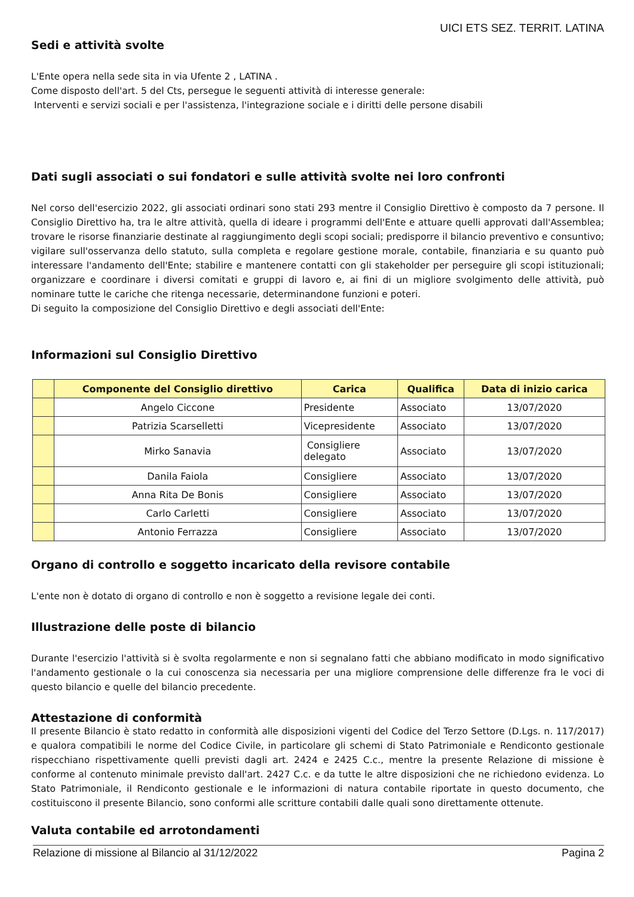UICI ETS SEZ. TERRIT. LATINA
Sedi e attività svolte
L'Ente opera nella sede sita in via Ufente 2 , LATINA .
Come disposto dell'art. 5 del Cts, persegue le seguenti attività di interesse generale:
Interventi e servizi sociali e per l'assistenza, l'integrazione sociale e i diritti delle persone disabili
Dati sugli associati o sui fondatori e sulle attività svolte nei loro confronti
Nel corso dell'esercizio 2022, gli associati ordinari sono stati 293 mentre il Consiglio Direttivo è composto da 7 persone. Il Consiglio Direttivo ha, tra le altre attività, quella di ideare i programmi dell'Ente e attuare quelli approvati dall'Assemblea; trovare le risorse finanziarie destinate al raggiungimento degli scopi sociali; predisporre il bilancio preventivo e consuntivo; vigilare sull'osservanza dello statuto, sulla completa e regolare gestione morale, contabile, finanziaria e su quanto può interessare l'andamento dell'Ente; stabilire e mantenere contatti con gli stakeholder per perseguire gli scopi istituzionali; organizzare e coordinare i diversi comitati e gruppi di lavoro e, ai fini di un migliore svolgimento delle attività, può nominare tutte le cariche che ritenga necessarie, determinandone funzioni e poteri.
Di seguito la composizione del Consiglio Direttivo e degli associati dell'Ente:
Informazioni sul Consiglio Direttivo
| | Componente del Consiglio direttivo | Carica | Qualifica | Data di inizio carica |
| --- | --- | --- | --- | --- |
| | Angelo Ciccone | Presidente | Associato | 13/07/2020 |
| | Patrizia Scarselletti | Vicepresidente | Associato | 13/07/2020 |
| | Mirko Sanavia | Consigliere delegato | Associato | 13/07/2020 |
| | Danila Faiola | Consigliere | Associato | 13/07/2020 |
| | Anna Rita De Bonis | Consigliere | Associato | 13/07/2020 |
| | Carlo Carletti | Consigliere | Associato | 13/07/2020 |
| | Antonio Ferrazza | Consigliere | Associato | 13/07/2020 |
Organo di controllo e soggetto incaricato della revisore contabile
L'ente non è dotato di organo di controllo e non è soggetto a revisione legale dei conti.
Illustrazione delle poste di bilancio
Durante l'esercizio l'attività si è svolta regolarmente e non si segnalano fatti che abbiano modificato in modo significativo l'andamento gestionale o la cui conoscenza sia necessaria per una migliore comprensione delle differenze fra le voci di questo bilancio e quelle del bilancio precedente.
Attestazione di conformità
Il presente Bilancio è stato redatto in conformità alle disposizioni vigenti del Codice del Terzo Settore (D.Lgs. n. 117/2017) e qualora compatibili le norme del Codice Civile, in particolare gli schemi di Stato Patrimoniale e Rendiconto gestionale rispecchiano rispettivamente quelli previsti dagli art. 2424 e 2425 C.c., mentre la presente Relazione di missione è conforme al contenuto minimale previsto dall'art. 2427 C.c. e da tutte le altre disposizioni che ne richiedono evidenza. Lo Stato Patrimoniale, il Rendiconto gestionale e le informazioni di natura contabile riportate in questo documento, che costituiscono il presente Bilancio, sono conformi alle scritture contabili dalle quali sono direttamente ottenute.
Valuta contabile ed arrotondamenti
Relazione di missione al Bilancio al 31/12/2022 Pagina 2